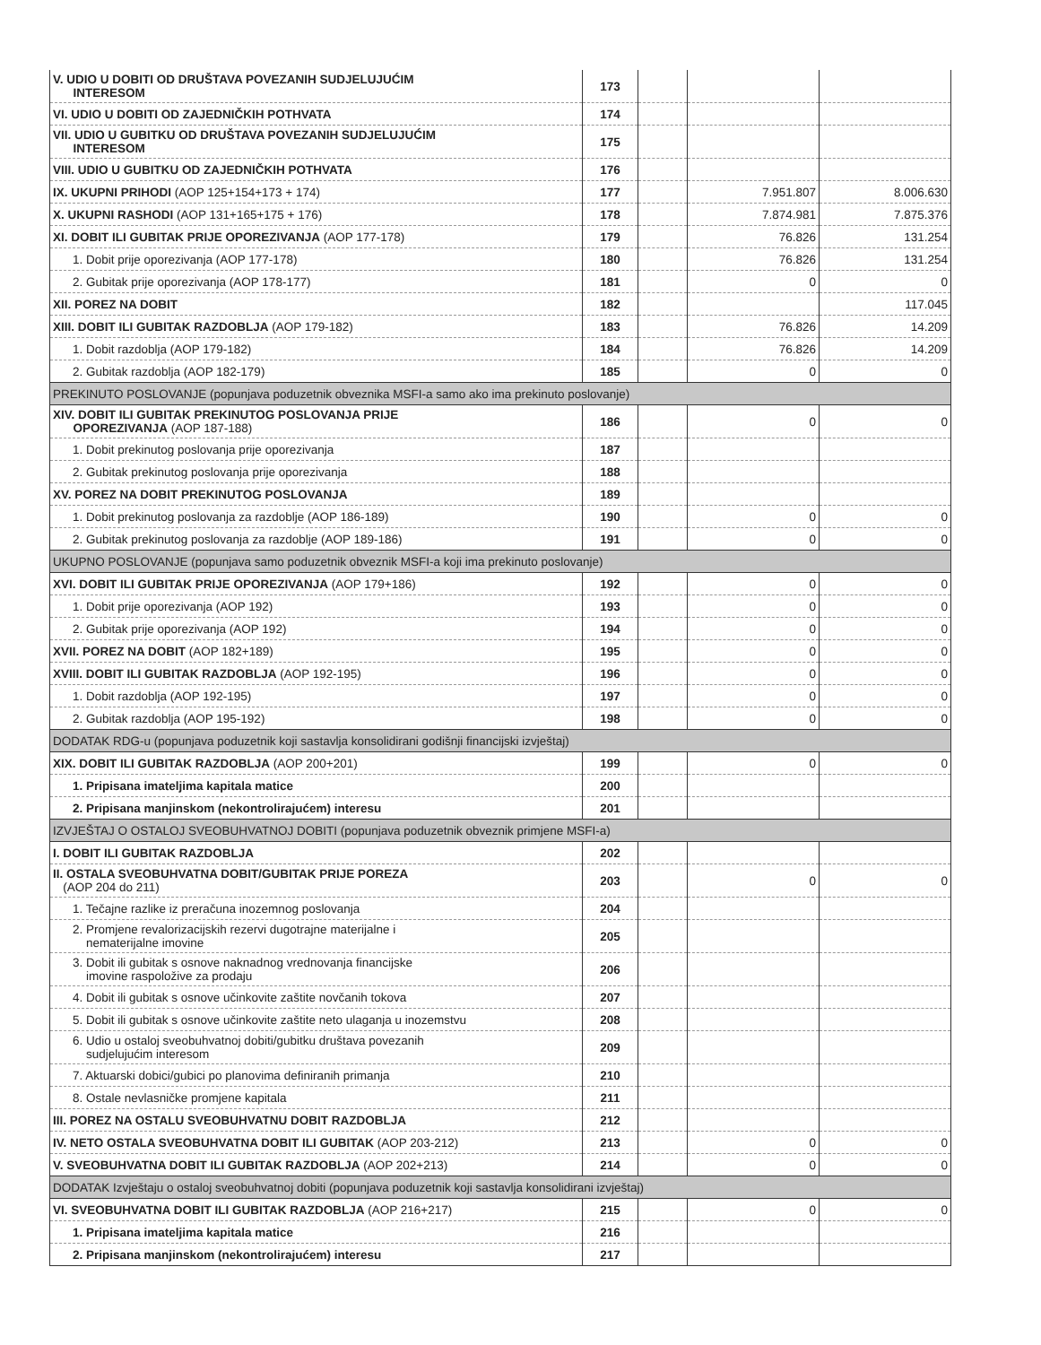| V. UDIO U DOBITI OD DRUŠTAVA POVEZANIH SUDJELUJUĆIM INTERESOM | 173 | | | |
| VI. UDIO U DOBITI OD ZAJEDNIČKIH POTHVATA | 174 | | | |
| VII. UDIO U GUBITKU OD DRUŠTAVA POVEZANIH SUDJELUJUĆIM INTERESOM | 175 | | | |
| VIII. UDIO U GUBITKU OD ZAJEDNIČKIH POTHVATA | 176 | | | |
| IX. UKUPNI PRIHODI (AOP 125+154+173 + 174) | 177 | | 7.951.807 | 8.006.630 |
| X. UKUPNI RASHODI (AOP 131+165+175 + 176) | 178 | | 7.874.981 | 7.875.376 |
| XI. DOBIT ILI GUBITAK PRIJE OPOREZIVANJA (AOP 177-178) | 179 | | 76.826 | 131.254 |
| 1. Dobit prije oporezivanja (AOP 177-178) | 180 | | 76.826 | 131.254 |
| 2. Gubitak prije oporezivanja (AOP 178-177) | 181 | | 0 | 0 |
| XII. POREZ NA DOBIT | 182 | | | 117.045 |
| XIII. DOBIT ILI GUBITAK RAZDOBLJA (AOP 179-182) | 183 | | 76.826 | 14.209 |
| 1. Dobit razdoblja (AOP 179-182) | 184 | | 76.826 | 14.209 |
| 2. Gubitak razdoblja (AOP 182-179) | 185 | | 0 | 0 |
| PREKINUTO POSLOVANJE (popunjava poduzetnik obveznika MSFI-a samo ako ima prekinuto poslovanje) | | | | |
| XIV. DOBIT ILI GUBITAK PREKINUTOG POSLOVANJA PRIJE OPOREZIVANJA (AOP 187-188) | 186 | | 0 | 0 |
| 1. Dobit prekinutog poslovanja prije oporezivanja | 187 | | | |
| 2. Gubitak prekinutog poslovanja prije oporezivanja | 188 | | | |
| XV. POREZ NA DOBIT PREKINUTOG POSLOVANJA | 189 | | | |
| 1. Dobit prekinutog poslovanja za razdoblje (AOP 186-189) | 190 | | 0 | 0 |
| 2. Gubitak prekinutog poslovanja za razdoblje (AOP 189-186) | 191 | | 0 | 0 |
| UKUPNO POSLOVANJE (popunjava samo poduzetnik obveznik MSFI-a koji ima prekinuto poslovanje) | | | | |
| XVI. DOBIT ILI GUBITAK PRIJE OPOREZIVANJA (AOP 179+186) | 192 | | 0 | 0 |
| 1. Dobit prije oporezivanja (AOP 192) | 193 | | 0 | 0 |
| 2. Gubitak prije oporezivanja (AOP 192) | 194 | | 0 | 0 |
| XVII. POREZ NA DOBIT (AOP 182+189) | 195 | | 0 | 0 |
| XVIII. DOBIT ILI GUBITAK RAZDOBLJA (AOP 192-195) | 196 | | 0 | 0 |
| 1. Dobit razdoblja (AOP 192-195) | 197 | | 0 | 0 |
| 2. Gubitak razdoblja (AOP 195-192) | 198 | | 0 | 0 |
| DODATAK RDG-u (popunjava poduzetnik koji sastavlja konsolidirani godišnji financijski izvještaj) | | | | |
| XIX. DOBIT ILI GUBITAK RAZDOBLJA (AOP 200+201) | 199 | | 0 | 0 |
| 1. Pripisana imateljima kapitala matice | 200 | | | |
| 2. Pripisana manjinskom (nekontrolirajućem) interesu | 201 | | | |
| IZVJEŠTAJ O OSTALOJ SVEOBUHVATNOJ DOBITI (popunjava poduzetnik obveznik primjene MSFI-a) | | | | |
| I. DOBIT ILI GUBITAK RAZDOBLJA | 202 | | | |
| II. OSTALA SVEOBUHVATNA DOBIT/GUBITAK PRIJE POREZA (AOP 204 do 211) | 203 | | 0 | 0 |
| 1. Tečajne razlike iz preračuna inozemnog poslovanja | 204 | | | |
| 2. Promjene revalorizacijskih rezervi dugotrajne materijalne i nematerijalne imovine | 205 | | | |
| 3. Dobit ili gubitak s osnove naknadnog vrednovanja financijske imovine raspoložive za prodaju | 206 | | | |
| 4. Dobit ili gubitak s osnove učinkovite zaštite novčanih tokova | 207 | | | |
| 5. Dobit ili gubitak s osnove učinkovite zaštite neto ulaganja u inozemstvu | 208 | | | |
| 6. Udio u ostaloj sveobuhvatnoj dobiti/gubitku društava povezanih sudjelujućim interesom | 209 | | | |
| 7. Aktuarski dobici/gubici po planovima definiranih primanja | 210 | | | |
| 8. Ostale nevlasničke promjene kapitala | 211 | | | |
| III. POREZ NA OSTALU SVEOBUHVATNU DOBIT RAZDOBLJA | 212 | | | |
| IV. NETO OSTALA SVEOBUHVATNA DOBIT ILI GUBITAK (AOP 203-212) | 213 | | 0 | 0 |
| V. SVEOBUHVATNA DOBIT ILI GUBITAK RAZDOBLJA (AOP 202+213) | 214 | | 0 | 0 |
| DODATAK Izvještaju o ostaloj sveobuhvatnoj dobiti (popunjava poduzetnik koji sastavlja konsolidirani izvještaj) | | | | |
| VI. SVEOBUHVATNA DOBIT ILI GUBITAK RAZDOBLJA (AOP 216+217) | 215 | | 0 | 0 |
| 1. Pripisana imateljima kapitala matice | 216 | | | |
| 2. Pripisana manjinskom (nekontrolirajućem) interesu | 217 | | | |